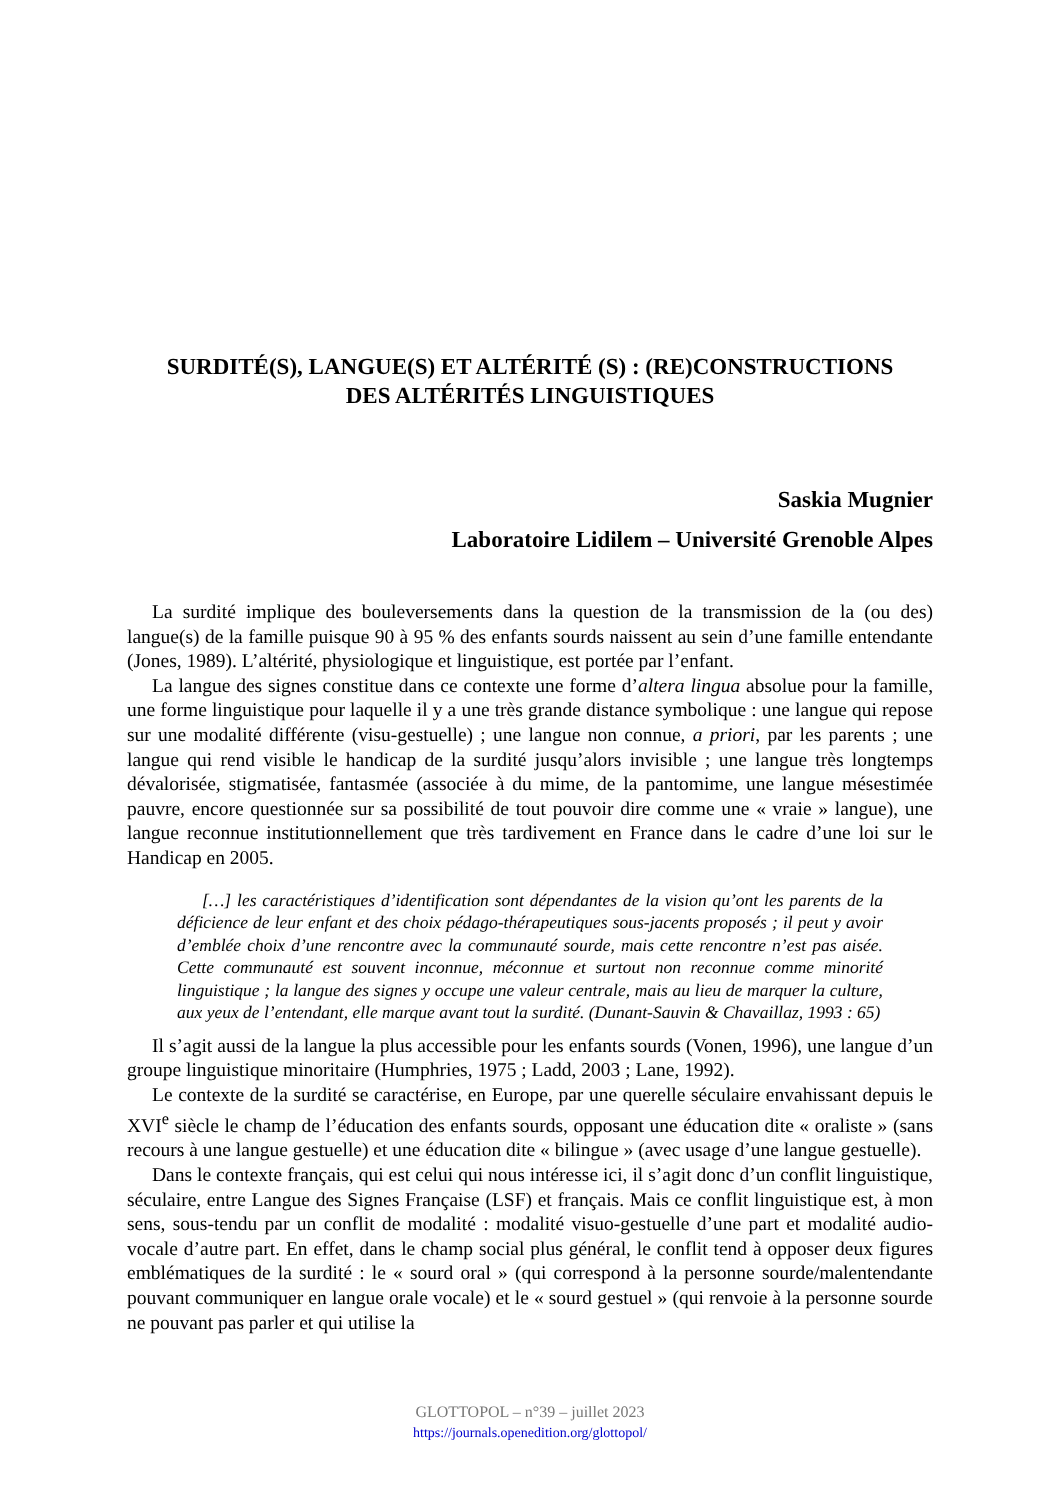SURDITÉ(S), LANGUE(S) ET ALTÉRITÉ (S) : (RE)CONSTRUCTIONS
DES ALTÉRITÉS LINGUISTIQUES
Saskia Mugnier
Laboratoire Lidilem – Université Grenoble Alpes
La surdité implique des bouleversements dans la question de la transmission de la (ou des) langue(s) de la famille puisque 90 à 95 % des enfants sourds naissent au sein d’une famille entendante (Jones, 1989). L’altérité, physiologique et linguistique, est portée par l’enfant.
La langue des signes constitue dans ce contexte une forme d’altera lingua absolue pour la famille, une forme linguistique pour laquelle il y a une très grande distance symbolique : une langue qui repose sur une modalité différente (visu-gestuelle) ; une langue non connue, a priori, par les parents ; une langue qui rend visible le handicap de la surdité jusqu’alors invisible ; une langue très longtemps dévalorisée, stigmatisée, fantasmée (associée à du mime, de la pantomime, une langue mésestimée pauvre, encore questionnée sur sa possibilité de tout pouvoir dire comme une « vraie » langue), une langue reconnue institutionnellement que très tardivement en France dans le cadre d’une loi sur le Handicap en 2005.
[…] les caractéristiques d’identification sont dépendantes de la vision qu’ont les parents de la déficience de leur enfant et des choix pédago-thérapeutiques sous-jacents proposés ; il peut y avoir d’emblée choix d’une rencontre avec la communauté sourde, mais cette rencontre n’est pas aisée. Cette communauté est souvent inconnue, méconnue et surtout non reconnue comme minorité linguistique ; la langue des signes y occupe une valeur centrale, mais au lieu de marquer la culture, aux yeux de l’entendant, elle marque avant tout la surdité. (Dunant-Sauvin & Chavaillaz, 1993 : 65)
Il s’agit aussi de la langue la plus accessible pour les enfants sourds (Vonen, 1996), une langue d’un groupe linguistique minoritaire (Humphries, 1975 ; Ladd, 2003 ; Lane, 1992).
Le contexte de la surdité se caractérise, en Europe, par une querelle séculaire envahissant depuis le XVI<sup>e</sup> siècle le champ de l’éducation des enfants sourds, opposant une éducation dite « oraliste » (sans recours à une langue gestuelle) et une éducation dite « bilingue » (avec usage d’une langue gestuelle).
Dans le contexte français, qui est celui qui nous intéresse ici, il s’agit donc d’un conflit linguistique, séculaire, entre Langue des Signes Française (LSF) et français. Mais ce conflit linguistique est, à mon sens, sous-tendu par un conflit de modalité : modalité visuo-gestuelle d’une part et modalité audio-vocale d’autre part. En effet, dans le champ social plus général, le conflit tend à opposer deux figures emblématiques de la surdité : le « sourd oral » (qui correspond à la personne sourde/malentendante pouvant communiquer en langue orale vocale) et le « sourd gestuel » (qui renvoie à la personne sourde ne pouvant pas parler et qui utilise la
GLOTTOPOL – n°39 – juillet 2023
https://journals.openedition.org/glottopol/